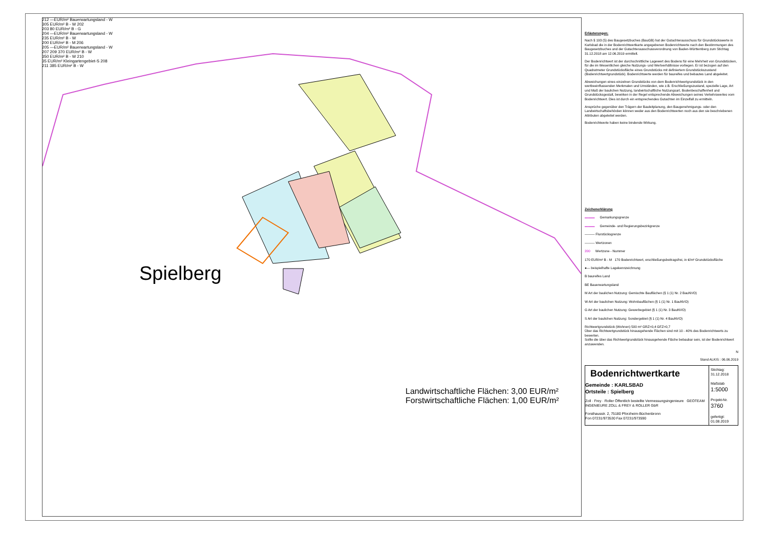212 —EUR/m² Bauerwartungsland - W
305 EUR/m² B - W 202
203 80 EUR/m² B - G
204 —EUR/m² Bauerwartungsland - W
235 EUR/m² B - W
200 EUR/m² B - M 206
205 —EUR/m² Bauerwartungsland - W
207 209 370 EUR/m² B - W
350 EUR/m² B - W 210
35 EUR/m² Kleingartengebiet-S 208
211 385 EUR/m² B - W
Spielberg
Landwirtschaftliche Flächen: 3,00 EUR/m²
Forstwirtschaftliche Flächen: 1,00 EUR/m²
Erläuterungen:
Nach § 193 (5) des Baugesetzbuches (BauGB) hat der Gutachterausschuss für Grundstückswerte in Karlsbad die in der Bodenrichtwertkarte angegebenen Bodenrichtwerte nach den Bestimmungen des Baugesetzbuches und der Gutachterausschussverordnung von Baden-Württemberg zum Stichtag 31.12.2018 am 12.06.2019 ermittelt.
Der Bodenrichtwert ist der durchschnittliche Lagewert des Bodens für eine Mehrheit von Grundstücken, für die im Wesentlichen gleiche Nutzungs- und Wertverhältnisse vorliegen. Er ist bezogen auf den Quadratmeter Grundstücksfläche eines Grundstücks mit definiertem Grundstückszustand (Bodenrichtwertgrundstück). Bodenrichtwerte werden für baureifes und bebautes Land abgeleitet.
Abweichungen eines einzelnen Grundstücks von dem Bodenrichtwertgrundstück in den wertbeeinflussenden Merkmalen und Umständen, wie z.B. Erschließungszustand, spezielle Lage, Art und Maß der baulichen Nutzung, landwirtschaftliche Nutzungsart, Bodenbeschaffenheit und Grundstücksgestalt, bewirken in der Regel entsprechende Abweichungen seines Verkehrswertes vom Bodenrichtwert. Dies ist durch ein entsprechendes Gutachten im Einzelfall zu ermitteln.
Ansprüche gegenüber den Trägern der Bauleitplanung, den Baugenehmigungs- oder den Landwirtschaftsbehörden können weder aus den Bodenrichtwerten noch aus den sie beschriebenen Attributen abgeleitet werden.
Bodenrichtwerte haben keine bindende Wirkung.
Zeichenerklärung
▬▬▬ Gemarkungsgrenze
▬▬▬ Gemeinde- und Regierungsbezirkgrenze
——— Flurstücksgrenze
——— Wertzonen
200 Wertzone - Nummer
170 EUR/m² B - M 170 Bodenrichtwert, erschließungsbeitragsfrei, in €/m² Grundstücksfläche
●— beispielhafte Lagekennzeichnung
B baureifes Land
BE Bauerwartungsland
M Art der baulichen Nutzung: Gemischte Bauflächen (§ 1 (1) Nr. 2 BauNVO)
W Art der baulichen Nutzung: Wohnbauflächen (§ 1 (1) Nr. 1 BauNVO)
G Art der baulichen Nutzung: Gewerbegebiet (§ 1 (1) Nr. 3 BauNVO)
S Art der baulichen Nutzung: Sondergebiet (§ 1 (1) Nr. 4 BauNVO)
Richtwertgrundstück (Wohnen) 500 m² GRZ=0,4 GFZ=0,7
Über das Richtwertgrundstück hinausgehende Flächen sind mit 10 - 40% des Bodenrichtwerts zu bewerten.
Sollte die über das Richtwertgrundstück hinausgehende Fläche bebaubar sein, ist der Bodenrichtwert anzuwenden.
N
Stand ALKIS : 06.06.2019
Bodenrichtwertkarte
Gemeinde : KARLSBAD
Ortsteile : Spielberg
Zoll · Frey · Roller Öffentlich bestellte Vermessungsingenieure GEOTEAM INGENIEURE ZOLL & FREY & ROLLER GbR
Forsthausstr. 2, 75180 Pforzheim-Büchenbronn
Fon 07231/973530 Fax 07231/973590
Stichtag: 31.12.2018
Maßstab 1:5000
Projekt-Nr. 3760
gefertigt: 01.08.2019